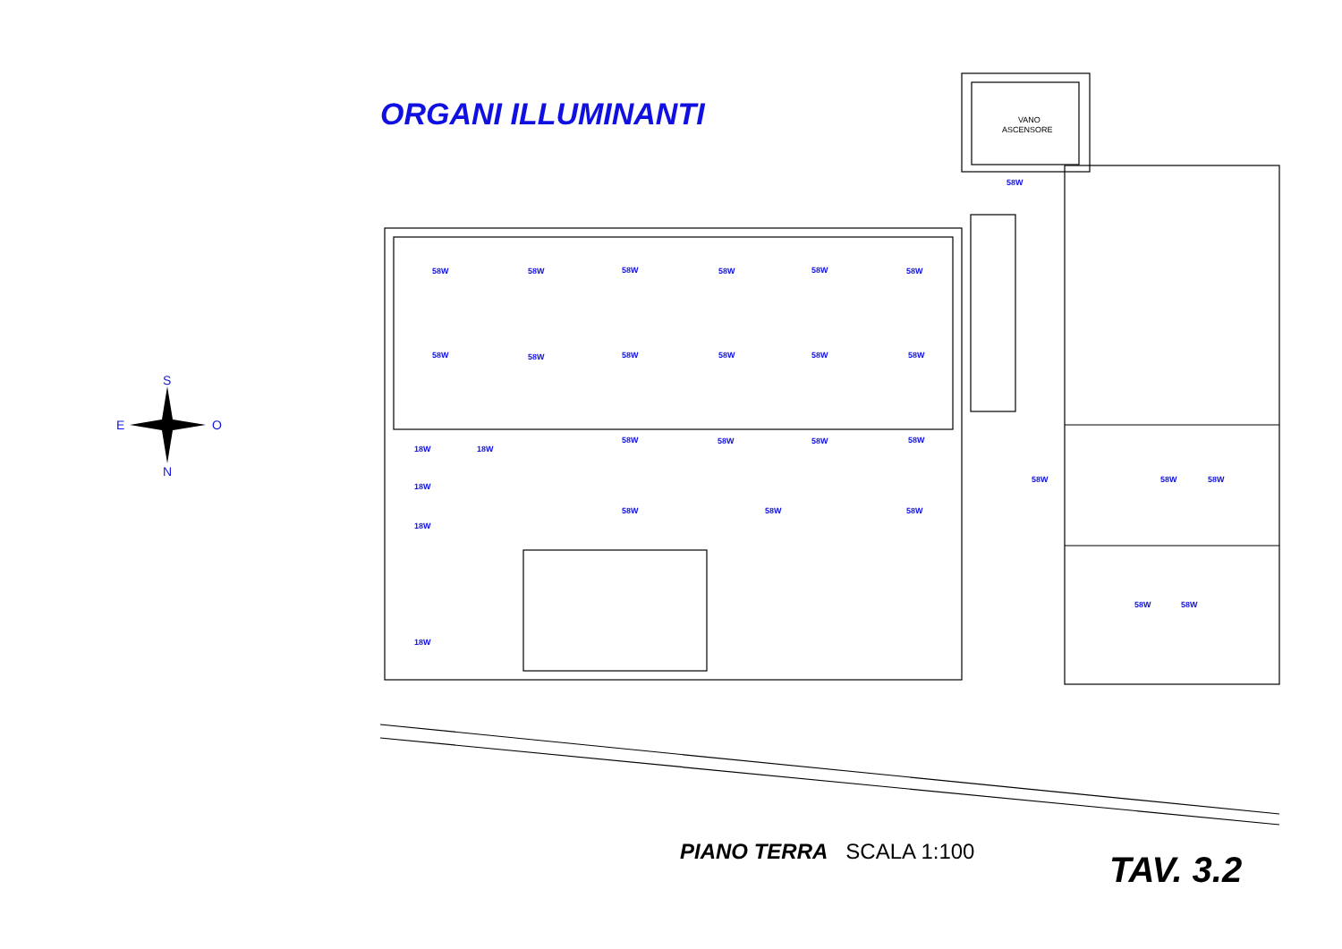ORGANI ILLUMINANTI
58W
58W
58W
58W
58W
58W
58W
58W
58W
58W
58W
58W
58W
58W
58W
58W
58W
58W
18W
18W
18W
18W
18W
58W
58W
58W
58W
58W
58W
58W
VANO
ASCENSORE
S
E
O
N
PIANO TERRA SCALA 1:100 TAV. 3.2